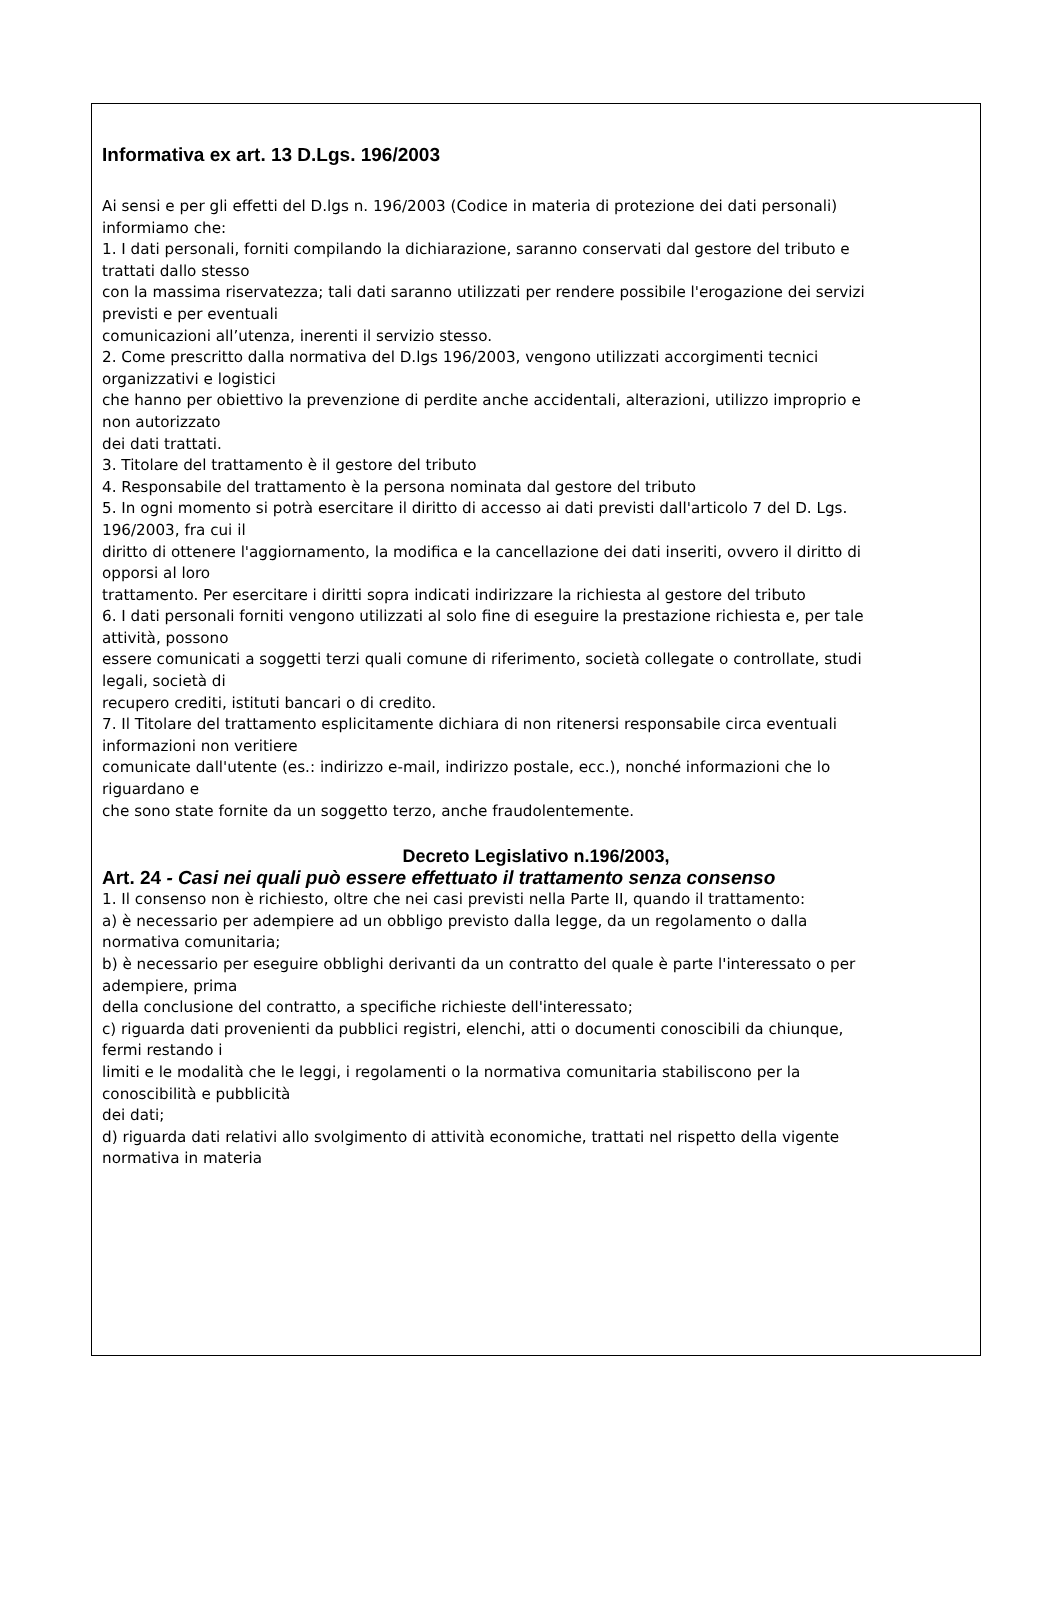Informativa ex art. 13 D.Lgs. 196/2003
Ai sensi e per gli effetti del D.lgs n. 196/2003 (Codice in materia di protezione dei dati personali)
informiamo che:
1. I dati personali, forniti compilando la dichiarazione, saranno conservati dal gestore del tributo e
trattati dallo stesso
con la massima riservatezza; tali dati saranno utilizzati per rendere possibile l'erogazione dei servizi
previsti e per eventuali
comunicazioni all’utenza, inerenti il servizio stesso.
2. Come prescritto dalla normativa del D.lgs 196/2003, vengono utilizzati accorgimenti tecnici
organizzativi e logistici
che hanno per obiettivo la prevenzione di perdite anche accidentali, alterazioni, utilizzo improprio e
non autorizzato
dei dati trattati.
3. Titolare del trattamento è il gestore del tributo
4. Responsabile del trattamento è la persona nominata dal gestore del tributo
5. In ogni momento si potrà esercitare il diritto di accesso ai dati previsti dall'articolo 7 del D. Lgs.
196/2003, fra cui il
diritto di ottenere l'aggiornamento, la modifica e la cancellazione dei dati inseriti, ovvero il diritto di
opporsi al loro
trattamento. Per esercitare i diritti sopra indicati indirizzare la richiesta al gestore del tributo
6. I dati personali forniti vengono utilizzati al solo fine di eseguire la prestazione richiesta e, per tale
attività, possono
essere comunicati a soggetti terzi quali comune di riferimento, società collegate o controllate, studi
legali, società di
recupero crediti, istituti bancari o di credito.
7. Il Titolare del trattamento esplicitamente dichiara di non ritenersi responsabile circa eventuali
informazioni non veritiere
comunicate dall'utente (es.: indirizzo e-mail, indirizzo postale, ecc.), nonché informazioni che lo
riguardano e
che sono state fornite da un soggetto terzo, anche fraudolentemente.
Decreto Legislativo n.196/2003,
Art. 24 - Casi nei quali può essere effettuato il trattamento senza consenso
1. Il consenso non è richiesto, oltre che nei casi previsti nella Parte II, quando il trattamento:
a) è necessario per adempiere ad un obbligo previsto dalla legge, da un regolamento o dalla
normativa comunitaria;
b) è necessario per eseguire obblighi derivanti da un contratto del quale è parte l'interessato o per
adempiere, prima
della conclusione del contratto, a specifiche richieste dell'interessato;
c) riguarda dati provenienti da pubblici registri, elenchi, atti o documenti conoscibili da chiunque,
fermi restando i
limiti e le modalità che le leggi, i regolamenti o la normativa comunitaria stabiliscono per la
conoscibilità e pubblicità
dei dati;
d) riguarda dati relativi allo svolgimento di attività economiche, trattati nel rispetto della vigente
normativa in materia